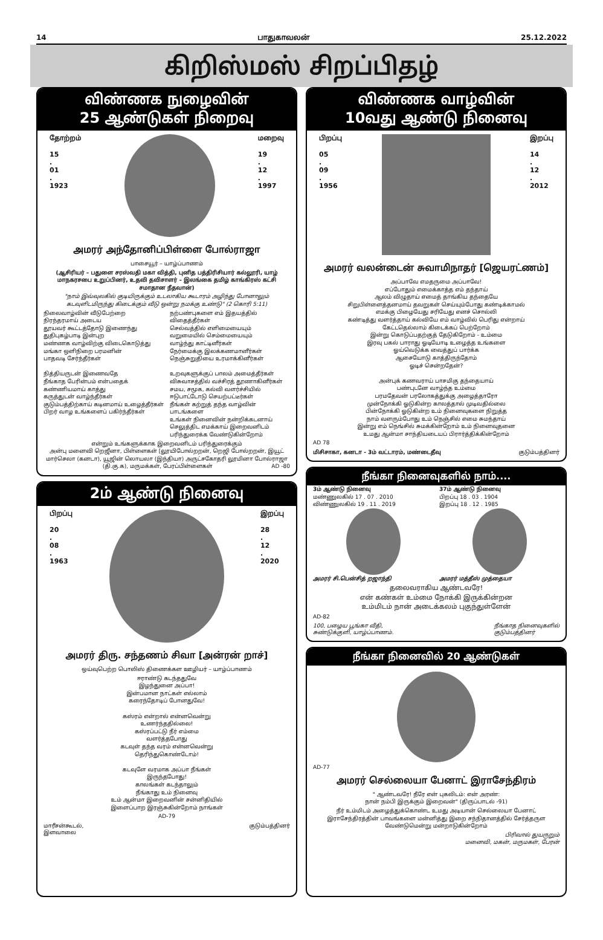14 பாதுகாவலன் 25.12.2022
கிறிஸ்மஸ் சிறப்பிதழ்
விண்ணக நுழைவின்
25 ஆண்டுகள் நிறைவு
தோற்றம்
15
.
01
.
1923
மறைவு
19
.
12
.
1997
அமரர் அந்தோனிப்பிள்ளை போல்ராஜா
பாசையூர் – யாழ்ப்பாணம்
(ஆசிரியர் – பதுளை சரஸ்வதி மகா வித்தி, புனித பத்திரிசியார் கல்லூரி, யாழ் மாநகரசபை உறுப்பினர், உதவி தவிசாளர் – இலங்கை தமிழ் காங்கிரஸ் கட்சி சமாதான நீதவான்)
"நாம் இவ்வுலகில் குடியிருக்கும் உடலாகிய கூடாரம் அழிந்து போனாலும் கடவுளிடமிருந்து கிடைக்கும் வீடு ஒன்று நமக்கு உண்டு" (2 கொரி 5:11)
நிலைவாழ்வின் வீடுபேற்றை
நிரந்தரமாய் அடைய
தூயவர் கூட்டத்தோடு இணைந்து
துதிபுகழ்பாடி இன்புற
மண்ணக வாழ்விற்கு விடைகொடுத்து
மங்கா ஒளிநிறை பரமனின்
பாதவடி சேர்ந்தீர்கள்
நித்தியருடன் இணைவதே
நீங்காத பேரின்பம் என்பதைக்
கண்ணியமாய் காத்து
கருத்துடன் வாழ்ந்தீர்கள்
குடும்பத்திற்காய் கடினமாய் உழைத்தீர்கள்
பிறர் வாழ உங்களைப் பகிர்ந்தீர்கள்
நற்பண்புகளை எம் இதயத்தில் விதைத்தீர்கள்
செல்வத்தில் எளிமையையும்
வறுமையில் செம்மையையும்
வாழ்ந்து காட்டினீர்கள்
நேர்மைக்கு இலக்கணமானீர்கள்
நெஞ்சுறுதியை உரமாக்கினீர்கள்
உறவுகளுக்குப் பாலம் அமைத்தீர்கள்
விசுவாசத்தில் வச்சிரத் தூணாகினீர்கள்
சமய, சமூக, கல்வி வளர்ச்சியில்
ஈடுபாட்டோடு செயற்பட்டீர்கள்
நீங்கள் கற்றுத் தந்த வாழ்வின் பாடங்களை
உங்கள் நினைவின் நன்றிக்கடனாய்
செலுத்திட எமக்காய் இறைவனிடம்
பரிந்துரைக்க வேண்டுகின்றோம்
என்றும் உங்களுக்காக இறைவனிடம் பரிந்துரைக்கும்
அன்பு மனைவி றெஜீனா, பிள்ளைகள் [லூயிபோல்றறன், றெஜி போல்றறன், இயூட் மார்செலா (கனடா), யூஜின் லொயலா (இந்தியா) அருட்சகோதரி லூமினா போல்ராஜா (தி.கு.க), மருமக்கள், பேரப்பிள்ளைகள் AD -80
2ம் ஆண்டு நினைவு
பிறப்பு
20
.
08
.
1963
இறப்பு
28
.
12
.
2020
அமரர் திரு. சந்தணம் சிவா [அன்ரன் றாச்]
ஒய்வுபெற்ற பொலிஸ் திணைக்கள ஊழியர் – யாழ்ப்பாணம்
ஈராண்டு கடந்ததுவே
இழந்துனை அப்பா!
இன்பமான நாட்கள் எல்லாம்
கரைந்தோடிப் போனதுவே!
கஸ்ரம் என்றால் என்னவென்று
உணர்ந்ததில்லை!
கஸ்ரப்பட்டு நீர் எம்மை
வளர்த்தபோது
கடவுள் தந்த வரம் என்னவென்று
தெரிந்துகொண்டோம்!
கடவுளே வரமாக அப்பா நீங்கள்
இருந்தபோது!
காலங்கள் கடந்தாலும்
நீங்காது உம் நினைவு
உம் ஆன்மா இறைவனின் சன்னிதியில்
இளைப்பாற இரஞ்சுகின்றோம் நாங்கள்
AD-79
மாரீசன்கூடல்,
இளவாலை குடும்பத்தினர்
விண்ணக வாழ்வின்
10வது ஆண்டு நினைவு
பிறப்பு
05
.
09
.
1956
இறப்பு
14
.
12
.
2012
அமரர் வலன்டைன் சுவாமிநாதர் [ஜெயரட்ணம்]
அப்பாவே எமதருமை அப்பாவே!
எப்போதும் எமைக்காத்த எம் தந்தாய்
ஆலம் விழுதாய் எமைத் தாங்கிய தந்தையே
சிறுபிள்ளைத்தனமாய் தவறுகள் செய்யும்போது கண்டிக்காமல்
எமக்கு பிழையேது சரியேது எனச் சொல்லி
கண்டித்து வளர்த்தாய் கல்வியே எம் வாழ்வில் பெரிது என்றாய்
கேட்டதெல்லாம் கிடைக்கப் பெற்றோம்
இன்று கொடுப்பதற்குத் தேடுகிறோம் - உம்மை
இரவு பகல் பாராது ஓடியோடி உழைத்த உங்களை
ஓய்வெடுக்க வைத்துப் பார்க்க
ஆசையோடு காத்திருந்தோம்
ஓடிச் சென்றதேன்?
அன்புக் கணவராய் பாசமிகு தந்தையாய்
பண்புடனே வாழ்ந்த உம்மை
பரமதேவன் பரலோகத்துக்கு அழைத்தாரோ
முன்நோக்கி ஓடுகின்ற காலத்தால் முடிவதில்லை
பின்நோக்கி ஓடுகின்ற உம் நினைவுகளை நிறுத்த
நாம் வளரும்போது உம் நெஞ்சில் எமை சுமந்தாய்
இன்று எம் நெங்சில் சுமக்கின்றோம் உம் நினைவுதனை
உமது ஆன்மா சாந்தியடையப் பிரார்த்திக்கின்றோம்
AD 78
மிசிசாகா, கனடா - 3ம் வட்டாரம், மண்டைதீவு குடும்பத்தினர்
நீங்கா நினைவுகளில் நாம்....
3ம் ஆண்டு நினைவு
மண்ணுலகில் 17 . 07 . 2010
விண்ணுலகில் 19 . 11 . 2019
அமரர் சி.பென்சித் றஜாந்தி
37ம் ஆண்டு நினைவு
பிறப்பு 18 . 03 . 1904
இறப்பு 18 . 12 . 1985
அமரர் மத்தீஸ் முத்தையா
தலைவராகிய ஆண்டவரே!
என் கண்கள் உம்மை நோக்கி இருக்கின்றன
உம்மிடம் நான் அடைக்கலம் புகுந்துள்ளேன்
AD-82
100, பழைய பூங்கா வீதி,
சுண்டுக்குளி, யாழ்ப்பாணம். நீங்காத நினைவுகளில்
குடும்பத்தினர்
நீங்கா நினைவில் 20 ஆண்டுகள்
AD-77
அமரர் செல்லையா பேனாட் இராசேந்திரம்
" ஆண்டவரே! நீரே என் புகலிடம்: என் அரண்:
நான் நம்பி இருக்கும் இறைவன்" (திருப்பாடல் -91)
நீர் உம்மிடம் அழைத்துக்கொண்ட உமது அடியான் செல்லையா பேனாட் இராசேந்திரத்தின் பாவங்களை மன்னித்து இறை சந்நிதானத்தில் சேர்த்தருள வேண்டுமென்று மன்றாடுகின்றோம்
பிரிவால் துயருறும்
மனைவி, மகன், மருமகள், பேரன்